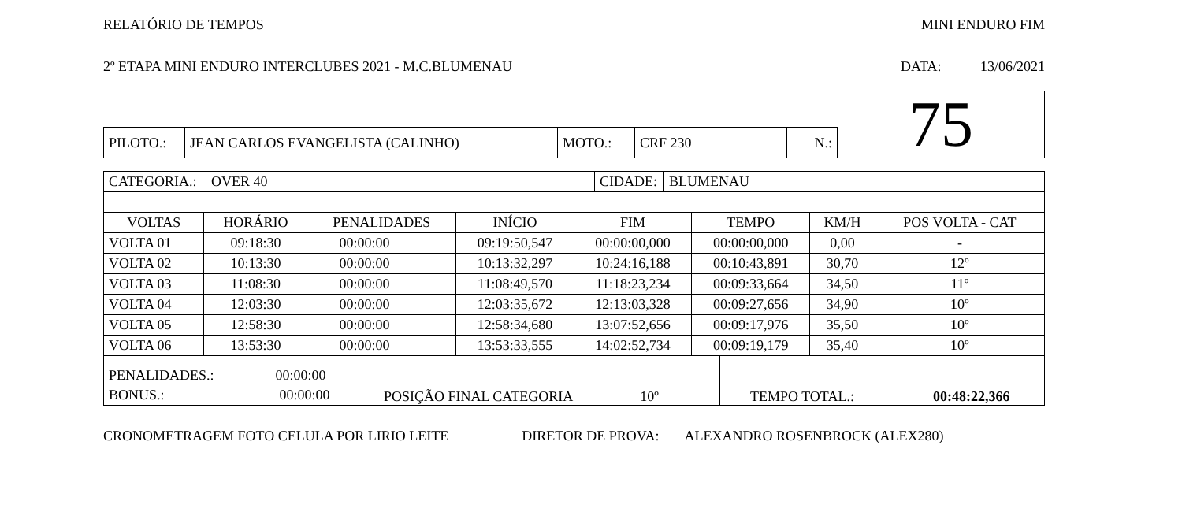RELATÓRIO DE TEMPOS MINI ENDURO FIM
2º ETAPA MINI ENDURO INTERCLUBES 2021 - M.C.BLUMENAU DATA: 13/06/2021
| PILOTO.: | JEAN CARLOS EVANGELISTA (CALINHO) | MOTO.: | CRF 230 | N.: |
75
| CATEGORIA.: | OVER 40 | CIDADE: | BLUMENAU |
| VOLTAS | HORÁRIO | PENALIDADES | INÍCIO | FIM | TEMPO | KM/H | POS VOLTA - CAT |
| --- | --- | --- | --- | --- | --- | --- | --- |
| VOLTA 01 | 09:18:30 | 00:00:00 | 09:19:50,547 | 00:00:00,000 | 00:00:00,000 | 0,00 | - |
| VOLTA 02 | 10:13:30 | 00:00:00 | 10:13:32,297 | 10:24:16,188 | 00:10:43,891 | 30,70 | 12º |
| VOLTA 03 | 11:08:30 | 00:00:00 | 11:08:49,570 | 11:18:23,234 | 00:09:33,664 | 34,50 | 11º |
| VOLTA 04 | 12:03:30 | 00:00:00 | 12:03:35,672 | 12:13:03,328 | 00:09:27,656 | 34,90 | 10º |
| VOLTA 05 | 12:58:30 | 00:00:00 | 12:58:34,680 | 13:07:52,656 | 00:09:17,976 | 35,50 | 10º |
| VOLTA 06 | 13:53:30 | 00:00:00 | 13:53:33,555 | 14:02:52,734 | 00:09:19,179 | 35,40 | 10º |
| PENALIDADES.: 00:00:00 BONUS.: 00:00:00 | POSIÇÃO FINAL CATEGORIA 10º | TEMPO TOTAL.: 00:48:22,366 |
CRONOMETRAGEM FOTO CELULA POR LIRIO LEITE DIRETOR DE PROVA: ALEXANDRO ROSENBROCK (ALEX280)